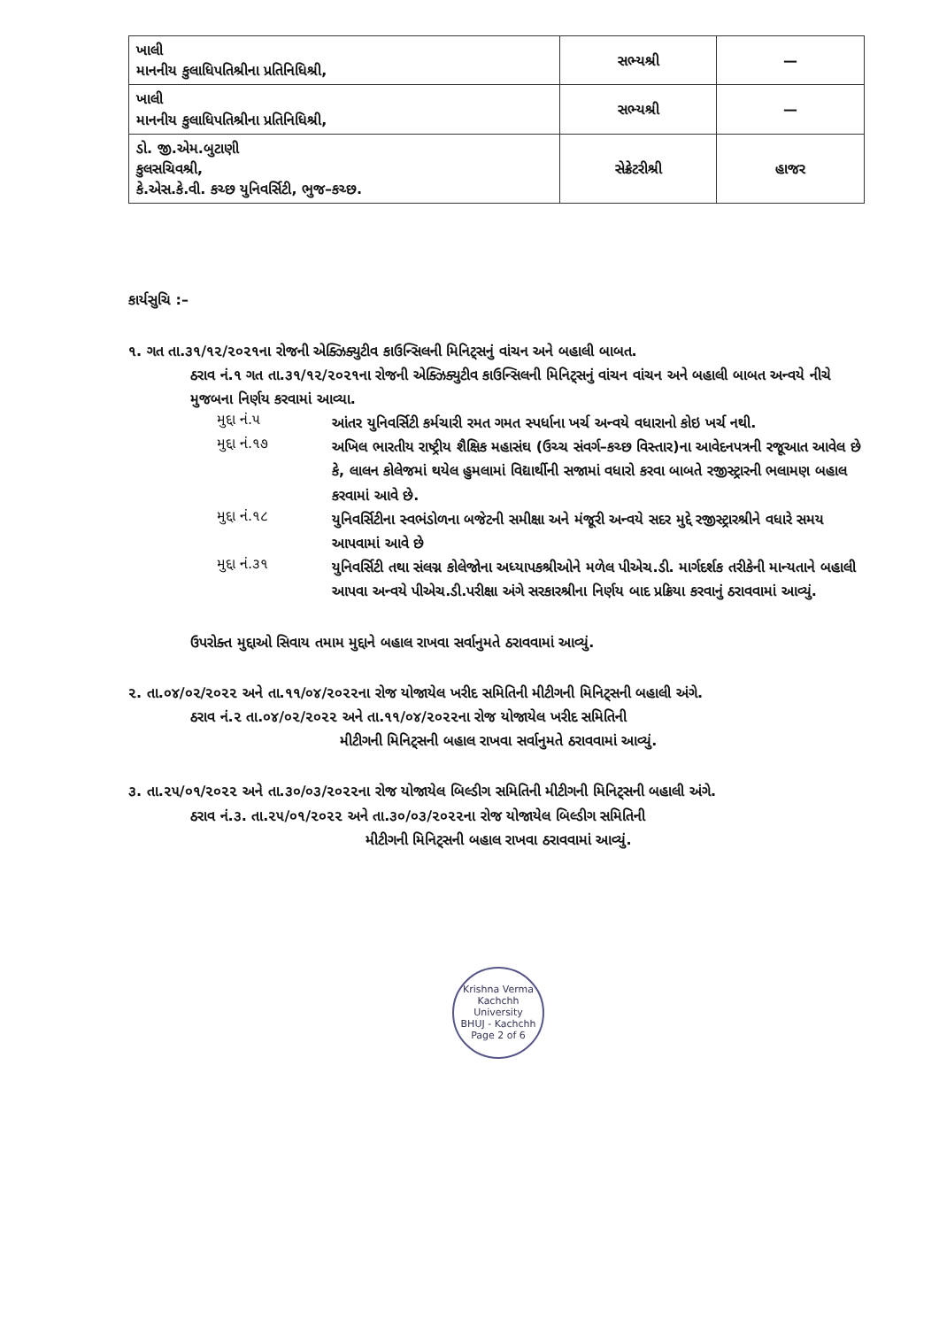| ખાલી માનનીય કુલાધિપતિશ્રીના પ્રતિનિધિશ્રી, | સભ્યશ્રી | — |
| ખાલી માનનીય કુલાધિપતિશ્રીના પ્રતિનિધિશ્રી, | સભ્યશ્રી | — |
| ડો. જી.એમ.બુટાણી કુલસચિવશ્રી, કે.એસ.કે.વી. કચ્છ યુનિવર્સિટી, ભુજ–કચ્છ. | સેક્રેટરીશ્રી | હાજર |
કાર્યસુચિ :–
૧. ગત તા.૩૧/૧૨/૨૦૨૧ના રોજની એક્ઝિક્યુટીવ કાઉન્સિલની મિનિટ્સનું વાંચન અને બહાલી બાબત.
ઠરાવ નં.૧ ગત તા.૩૧/૧૨/૨૦૨૧ના રોજની એક્ઝિક્યુટીવ કાઉન્સિલની મિનિટ્સનું વાંચન વાંચન અને બહાલી બાબત અન્વયે નીચે મુજબના નિર્ણય કરવામાં આવ્યા.
મુદ્દા નં.૫
આંતર યુનિવર્સિટી કર્મચારી રમત ગમત સ્પર્ધાના ખર્ચ અન્વયે વધારાનો કોઇ ખર્ચ નથી.
મુદ્દા નં.૧૭
અખિલ ભારતીય રાષ્ટ્રીય શૈક્ષિક મહાસંઘ (ઉચ્ચ સંવર્ગ–કચ્છ વિસ્તાર)ના આવેદનપત્રની રજૂઆત આવેલ છે કે, લાલન કોલેજમાં થયેલ હુમલામાં વિદ્યાર્થીની સજામાં વધારો કરવા બાબતે રજીસ્ટ્રારની ભલામણ બહાલ કરવામાં આવે છે.
મુદ્દા નં.૧૮
યુનિવર્સિટીના સ્વભંડોળના બજેટની સમીક્ષા અને મંજૂરી અન્વયે સદર મુદ્દે રજીસ્ટ્રારશ્રીને વધારે સમય આપવામાં આવે છે
મુદ્દા નં.૩૧
યુનિવર્સિટી તથા સંલગ્ન કોલેજોના અધ્યાપકશ્રીઓને મળેલ પીએચ.ડી. માર્ગદર્શક તરીકેની માન્યતાને બહાલી આપવા અન્વયે પીએચ.ડી.પરીક્ષા અંગે સરકારશ્રીના નિર્ણય બાદ પ્રક્રિયા કરવાનું ઠરાવવામાં આવ્યું.
ઉપરોક્ત મુદ્દાઓ સિવાય તમામ મુદ્દાને બહાલ રાખવા સર્વાનુમતે ઠરાવવામાં આવ્યું.
૨. તા.૦૪/૦૨/૨૦૨૨ અને તા.૧૧/૦૪/૨૦૨૨ના રોજ યોજાયેલ ખરીદ સમિતિની મીટીગની મિનિટ્સની બહાલી અંગે.
ઠરાવ નં.૨ તા.૦૪/૦૨/૨૦૨૨ અને તા.૧૧/૦૪/૨૦૨૨ના રોજ યોજાયેલ ખરીદ સમિતિની
મીટીગની મિનિટ્સની બહાલ રાખવા સર્વાનુમતે ઠરાવવામાં આવ્યું.
૩. તા.૨૫/૦૧/૨૦૨૨ અને તા.૩૦/૦૩/૨૦૨૨ના રોજ યોજાયેલ બિલ્ડીગ સમિતિની મીટીગની મિનિટ્સની બહાલી અંગે.
ઠરાવ નં.૩. તા.૨૫/૦૧/૨૦૨૨ અને તા.૩૦/૦૩/૨૦૨૨ના રોજ યોજાયેલ બિલ્ડીગ સમિતિની
મીટીગની મિનિટ્સની બહાલ રાખવા ઠરાવવામાં આવ્યું.
Krishna Verma Kachchh University
BHUJ - Kachchh
Page 2 of 6